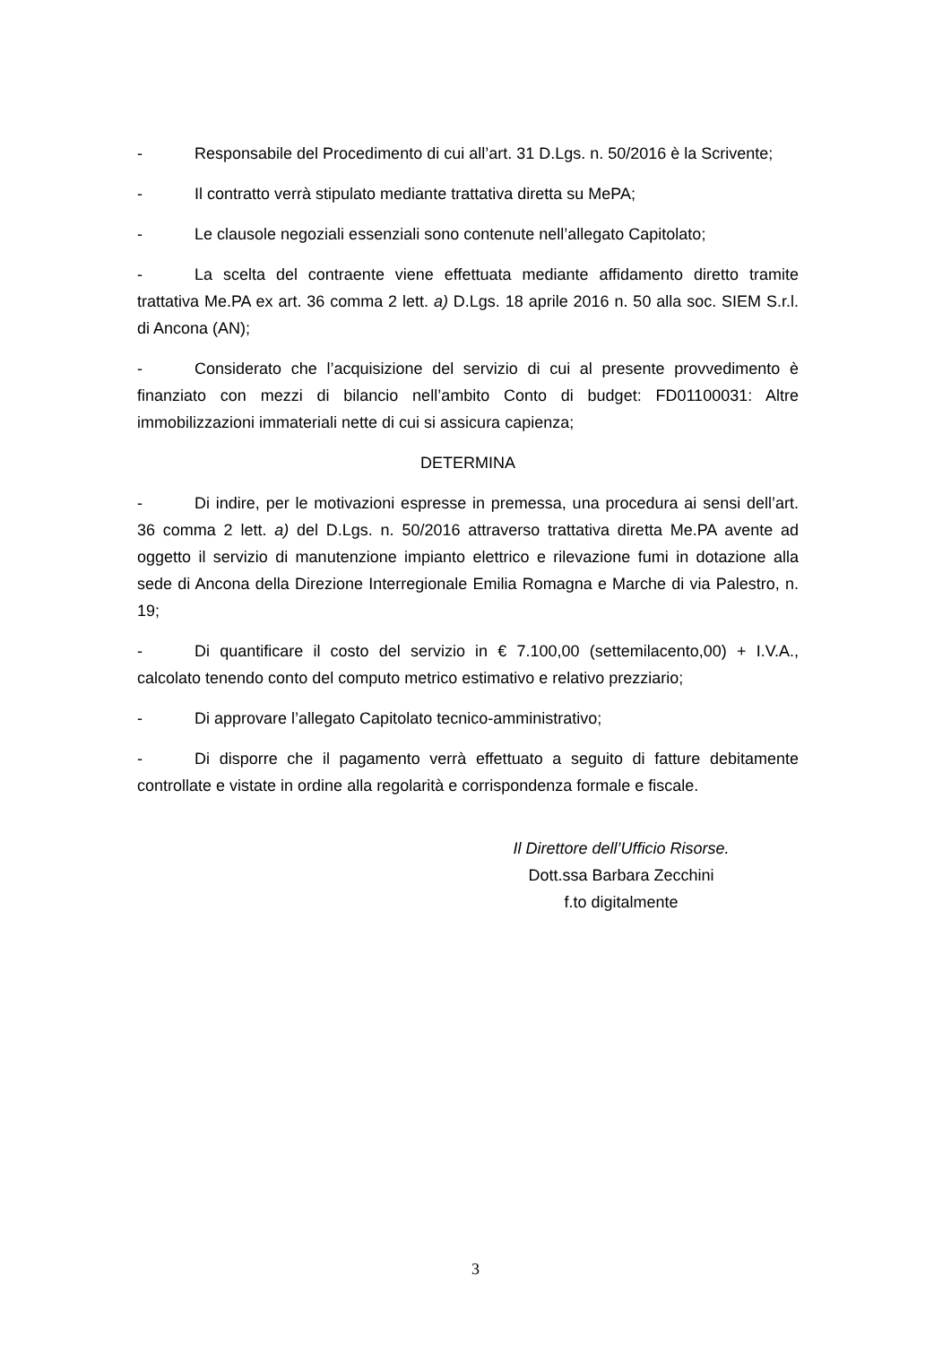- Responsabile del Procedimento di cui all’art. 31 D.Lgs. n. 50/2016 è la Scrivente;
- Il contratto verrà stipulato mediante trattativa diretta su MePA;
- Le clausole negoziali essenziali sono contenute nell’allegato Capitolato;
- La scelta del contraente viene effettuata mediante affidamento diretto tramite trattativa Me.PA ex art. 36 comma 2 lett. a) D.Lgs. 18 aprile 2016 n. 50 alla soc. SIEM S.r.l. di Ancona (AN);
- Considerato che l’acquisizione del servizio di cui al presente provvedimento è finanziato con mezzi di bilancio nell’ambito Conto di budget: FD01100031: Altre immobilizzazioni immateriali nette di cui si assicura capienza;
DETERMINA
- Di indire, per le motivazioni espresse in premessa, una procedura ai sensi dell’art. 36 comma 2 lett. a) del D.Lgs. n. 50/2016 attraverso trattativa diretta Me.PA avente ad oggetto il servizio di manutenzione impianto elettrico e rilevazione fumi in dotazione alla sede di Ancona della Direzione Interregionale Emilia Romagna e Marche di via Palestro, n. 19;
- Di quantificare il costo del servizio in € 7.100,00 (settemilacento,00) + I.V.A., calcolato tenendo conto del computo metrico estimativo e relativo prezziario;
- Di approvare l’allegato Capitolato tecnico-amministrativo;
- Di disporre che il pagamento verrà effettuato a seguito di fatture debitamente controllate e vistate in ordine alla regolarità e corrispondenza formale e fiscale.
Il Direttore dell’Ufficio Risorse.
Dott.ssa Barbara Zecchini
f.to digitalmente
3